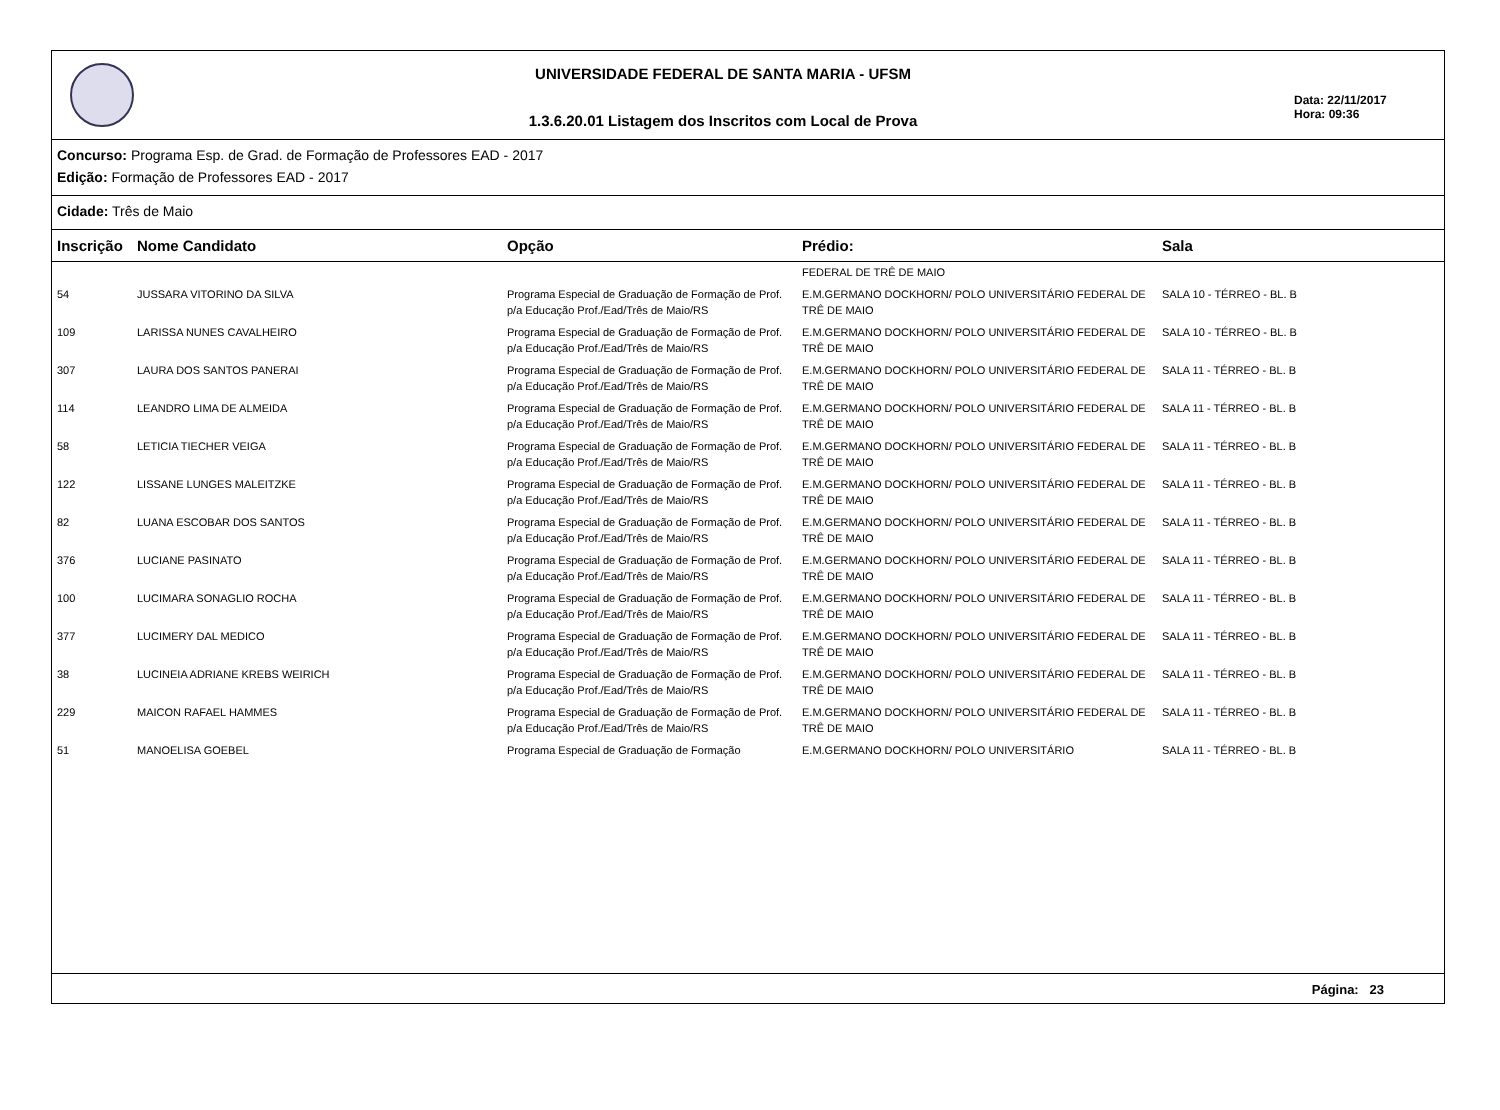UNIVERSIDADE FEDERAL DE SANTA MARIA - UFSM
1.3.6.20.01 Listagem dos Inscritos com Local de Prova
Data: 22/11/2017
Hora: 09:36
Concurso: Programa Esp. de Grad. de Formação de Professores EAD - 2017
Edição: Formação de Professores EAD - 2017
Cidade: Três de Maio
| Inscrição | Nome Candidato | Opção | Prédio: | Sala |
| --- | --- | --- | --- | --- |
| | | | FEDERAL DE TRÊ DE MAIO | |
| 54 | JUSSARA VITORINO DA SILVA | Programa Especial de Graduação de Formação de Prof. p/a Educação Prof./Ead/Três de Maio/RS | E.M.GERMANO DOCKHORN/ POLO UNIVERSITÁRIO FEDERAL DE TRÊ DE MAIO | SALA 10 - TÉRREO - BL. B |
| 109 | LARISSA NUNES CAVALHEIRO | Programa Especial de Graduação de Formação de Prof. p/a Educação Prof./Ead/Três de Maio/RS | E.M.GERMANO DOCKHORN/ POLO UNIVERSITÁRIO FEDERAL DE TRÊ DE MAIO | SALA 10 - TÉRREO - BL. B |
| 307 | LAURA DOS SANTOS PANERAI | Programa Especial de Graduação de Formação de Prof. p/a Educação Prof./Ead/Três de Maio/RS | E.M.GERMANO DOCKHORN/ POLO UNIVERSITÁRIO FEDERAL DE TRÊ DE MAIO | SALA 11 - TÉRREO - BL. B |
| 114 | LEANDRO LIMA DE ALMEIDA | Programa Especial de Graduação de Formação de Prof. p/a Educação Prof./Ead/Três de Maio/RS | E.M.GERMANO DOCKHORN/ POLO UNIVERSITÁRIO FEDERAL DE TRÊ DE MAIO | SALA 11 - TÉRREO - BL. B |
| 58 | LETICIA TIECHER VEIGA | Programa Especial de Graduação de Formação de Prof. p/a Educação Prof./Ead/Três de Maio/RS | E.M.GERMANO DOCKHORN/ POLO UNIVERSITÁRIO FEDERAL DE TRÊ DE MAIO | SALA 11 - TÉRREO - BL. B |
| 122 | LISSANE LUNGES MALEITZKE | Programa Especial de Graduação de Formação de Prof. p/a Educação Prof./Ead/Três de Maio/RS | E.M.GERMANO DOCKHORN/ POLO UNIVERSITÁRIO FEDERAL DE TRÊ DE MAIO | SALA 11 - TÉRREO - BL. B |
| 82 | LUANA ESCOBAR DOS SANTOS | Programa Especial de Graduação de Formação de Prof. p/a Educação Prof./Ead/Três de Maio/RS | E.M.GERMANO DOCKHORN/ POLO UNIVERSITÁRIO FEDERAL DE TRÊ DE MAIO | SALA 11 - TÉRREO - BL. B |
| 376 | LUCIANE PASINATO | Programa Especial de Graduação de Formação de Prof. p/a Educação Prof./Ead/Três de Maio/RS | E.M.GERMANO DOCKHORN/ POLO UNIVERSITÁRIO FEDERAL DE TRÊ DE MAIO | SALA 11 - TÉRREO - BL. B |
| 100 | LUCIMARA SONAGLIO ROCHA | Programa Especial de Graduação de Formação de Prof. p/a Educação Prof./Ead/Três de Maio/RS | E.M.GERMANO DOCKHORN/ POLO UNIVERSITÁRIO FEDERAL DE TRÊ DE MAIO | SALA 11 - TÉRREO - BL. B |
| 377 | LUCIMERY DAL MEDICO | Programa Especial de Graduação de Formação de Prof. p/a Educação Prof./Ead/Três de Maio/RS | E.M.GERMANO DOCKHORN/ POLO UNIVERSITÁRIO FEDERAL DE TRÊ DE MAIO | SALA 11 - TÉRREO - BL. B |
| 38 | LUCINEIA ADRIANE KREBS WEIRICH | Programa Especial de Graduação de Formação de Prof. p/a Educação Prof./Ead/Três de Maio/RS | E.M.GERMANO DOCKHORN/ POLO UNIVERSITÁRIO FEDERAL DE TRÊ DE MAIO | SALA 11 - TÉRREO - BL. B |
| 229 | MAICON RAFAEL HAMMES | Programa Especial de Graduação de Formação de Prof. p/a Educação Prof./Ead/Três de Maio/RS | E.M.GERMANO DOCKHORN/ POLO UNIVERSITÁRIO FEDERAL DE TRÊ DE MAIO | SALA 11 - TÉRREO - BL. B |
| 51 | MANOELISA GOEBEL | Programa Especial de Graduação de Formação | E.M.GERMANO DOCKHORN/ POLO UNIVERSITÁRIO | SALA 11 - TÉRREO - BL. B |
Página: 23